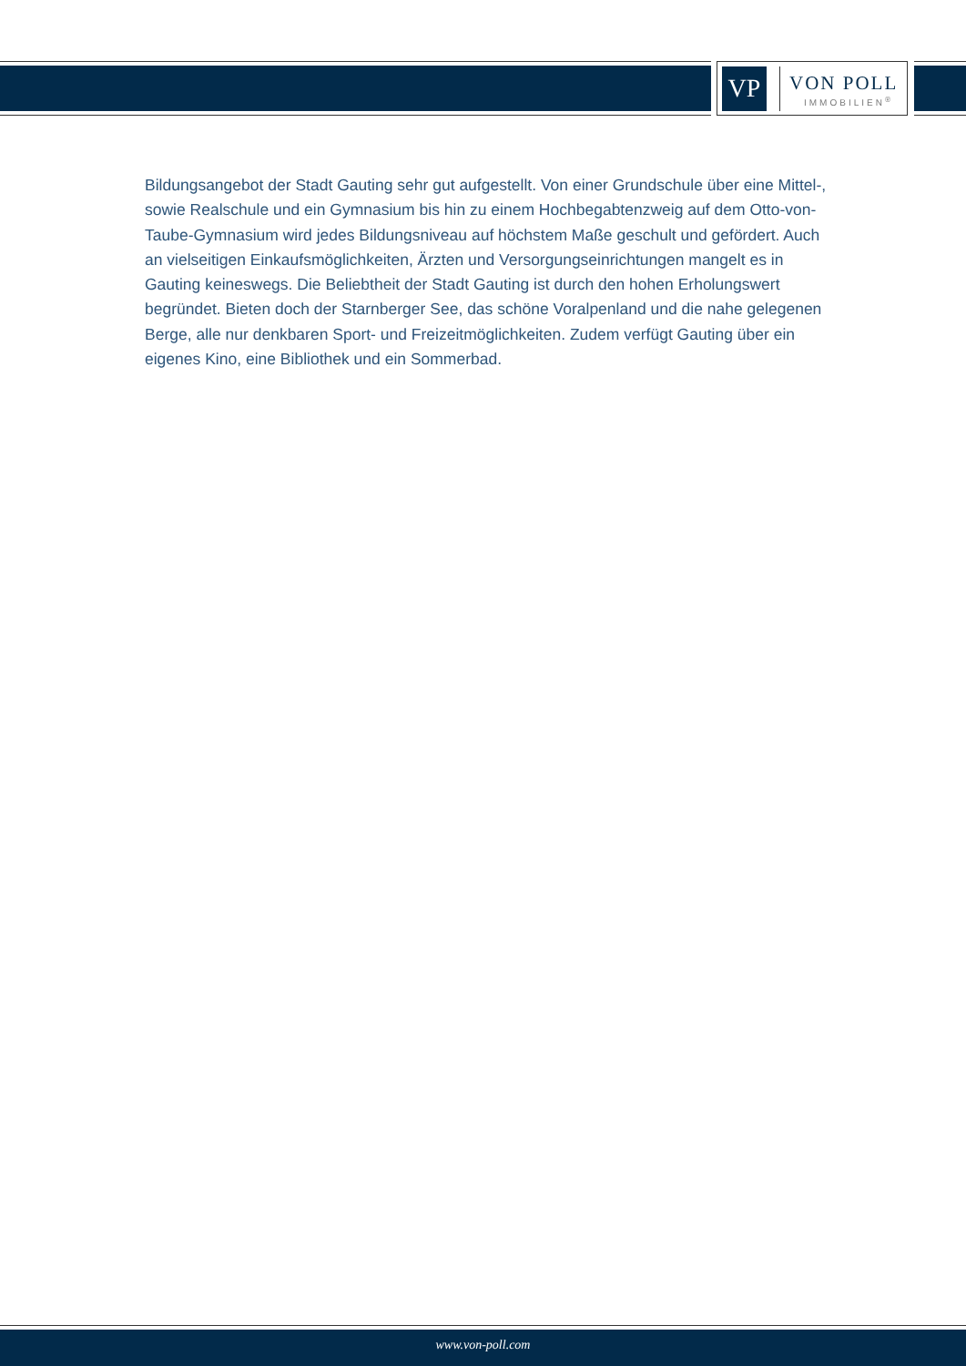VP
VON POLL
IMMOBILIEN<sup>®</sup>
Bildungsangebot der Stadt Gauting sehr gut aufgestellt. Von einer Grundschule über eine Mittel-, sowie Realschule und ein Gymnasium bis hin zu einem Hochbegabtenzweig auf dem Otto-von-Taube-Gymnasium wird jedes Bildungsniveau auf höchstem Maße geschult und gefördert. Auch an vielseitigen Einkaufsmöglichkeiten, Ärzten und Versorgungseinrichtungen mangelt es in Gauting keineswegs. Die Beliebtheit der Stadt Gauting ist durch den hohen Erholungswert begründet. Bieten doch der Starnberger See, das schöne Voralpenland und die nahe gelegenen Berge, alle nur denkbaren Sport- und Freizeitmöglichkeiten. Zudem verfügt Gauting über ein eigenes Kino, eine Bibliothek und ein Sommerbad.
www.von-poll.com